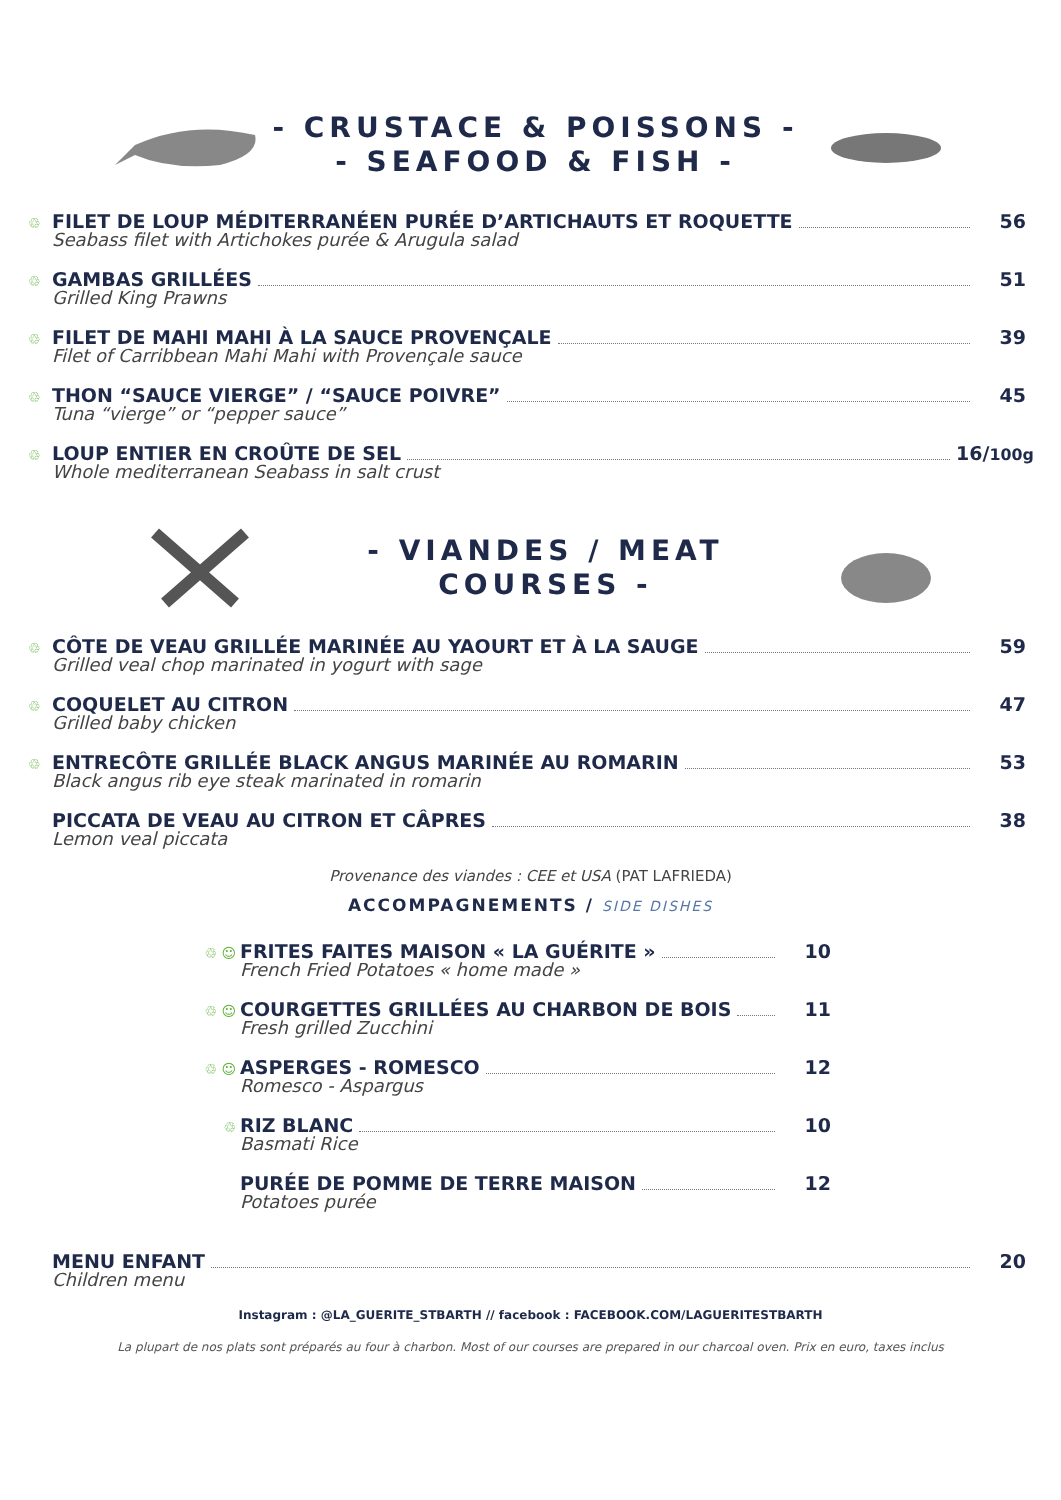- CRUSTACE & POISSONS -
- SEAFOOD & FISH -
♲
FILET DE LOUP MÉDITERRANÉEN PURÉE D’ARTICHAUTS ET ROQUETTE
Seabass filet with Artichokes purée & Arugula salad
56
♲
GAMBAS GRILLÉES
Grilled King Prawns
51
♲
FILET DE MAHI MAHI À LA SAUCE PROVENÇALE
Filet of Carribbean Mahi Mahi with Provençale sauce
39
♲
THON “SAUCE VIERGE” / “SAUCE POIVRE”
Tuna “vierge” or “pepper sauce”
45
♲
LOUP ENTIER EN CROÛTE DE SEL
Whole mediterranean Seabass in salt crust
16/100g
- VIANDES / MEAT COURSES -
♲
CÔTE DE VEAU GRILLÉE MARINÉE AU YAOURT ET À LA SAUGE
Grilled veal chop marinated in yogurt with sage
59
♲
COQUELET AU CITRON
Grilled baby chicken
47
♲
ENTRECÔTE GRILLÉE BLACK ANGUS MARINÉE AU ROMARIN
Black angus rib eye steak marinated in romarin
53
PICCATA DE VEAU AU CITRON ET CÂPRES
Lemon veal piccata
38
Provenance des viandes : CEE et USA (PAT LAFRIEDA)
ACCOMPAGNEMENTS / SIDE DISHES
♲ ☺
FRITES FAITES MAISON « LA GUÉRITE »
French Fried Potatoes « home made »
10
♲ ☺
COURGETTES GRILLÉES AU CHARBON DE BOIS
Fresh grilled Zucchini
11
♲ ☺
ASPERGES - ROMESCO
Romesco - Aspargus
12
♲
RIZ BLANC
Basmati Rice
10
PURÉE DE POMME DE TERRE MAISON
Potatoes purée
12
MENU ENFANT
Children menu
20
Instagram : @LA_GUERITE_STBARTH // facebook : FACEBOOK.COM/LAGUERITESTBARTH
La plupart de nos plats sont préparés au four à charbon. Most of our courses are prepared in our charcoal oven. Prix en euro, taxes inclus